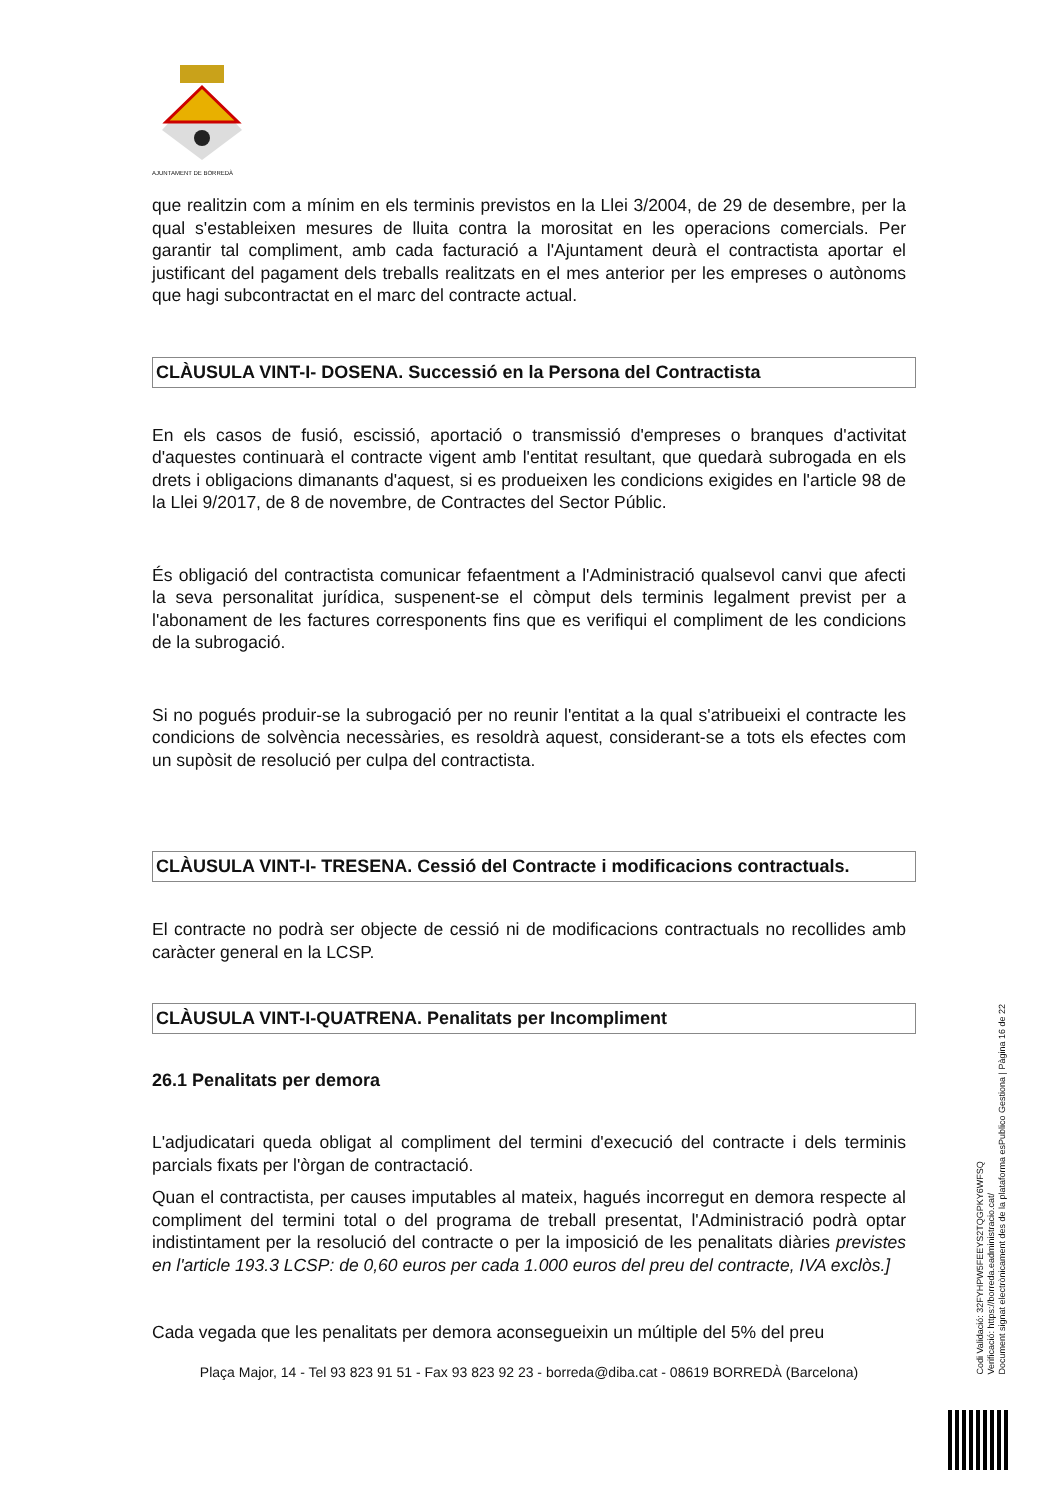AJUNTAMENT DE BORREDÀ
que realitzin com a mínim en els terminis previstos en la Llei 3/2004, de 29 de desembre, per la qual s'estableixen mesures de lluita contra la morositat en les operacions comercials. Per garantir tal compliment, amb cada facturació a l'Ajuntament deurà el contractista aportar el justificant del pagament dels treballs realitzats en el mes anterior per les empreses o autònoms que hagi subcontractat en el marc del contracte actual.
CLÀUSULA VINT-I- DOSENA. Successió en la Persona del Contractista
En els casos de fusió, escissió, aportació o transmissió d'empreses o branques d'activitat d'aquestes continuarà el contracte vigent amb l'entitat resultant, que quedarà subrogada en els drets i obligacions dimanants d'aquest, si es produeixen les condicions exigides en l'article 98 de la Llei 9/2017, de 8 de novembre, de Contractes del Sector Públic.
És obligació del contractista comunicar fefaentment a l'Administració qualsevol canvi que afecti la seva personalitat jurídica, suspenent-se el còmput dels terminis legalment previst per a l'abonament de les factures corresponents fins que es verifiqui el compliment de les condicions de la subrogació.
Si no pogués produir-se la subrogació per no reunir l'entitat a la qual s'atribueixi el contracte les condicions de solvència necessàries, es resoldrà aquest, considerant-se a tots els efectes com un supòsit de resolució per culpa del contractista.
CLÀUSULA VINT-I- TRESENA. Cessió del Contracte i modificacions contractuals.
El contracte no podrà ser objecte de cessió ni de modificacions contractuals no recollides amb caràcter general en la LCSP.
CLÀUSULA VINT-I-QUATRENA. Penalitats per Incompliment
26.1 Penalitats per demora
L'adjudicatari queda obligat al compliment del termini d'execució del contracte i dels terminis parcials fixats per l'òrgan de contractació.
Quan el contractista, per causes imputables al mateix, hagués incorregut en demora respecte al compliment del termini total o del programa de treball presentat, l'Administració podrà optar indistintament per la resolució del contracte o per la imposició de les penalitats diàries previstes en l'article 193.3 LCSP: de 0,60 euros per cada 1.000 euros del preu del contracte, IVA exclòs.]
Cada vegada que les penalitats per demora aconsegueixin un múltiple del 5% del preu
Plaça Major, 14 - Tel 93 823 91 51 - Fax 93 823 92 23 - borreda@diba.cat - 08619 BORREDÀ (Barcelona)
Codi Validació: 32FYHPW5FEEYS2TQGPKY6WFSQ
Verificació: https://borreda.eadministracio.cat/
Document signat electrònicament des de la plataforma esPublico Gestiona | Pàgina 16 de 22